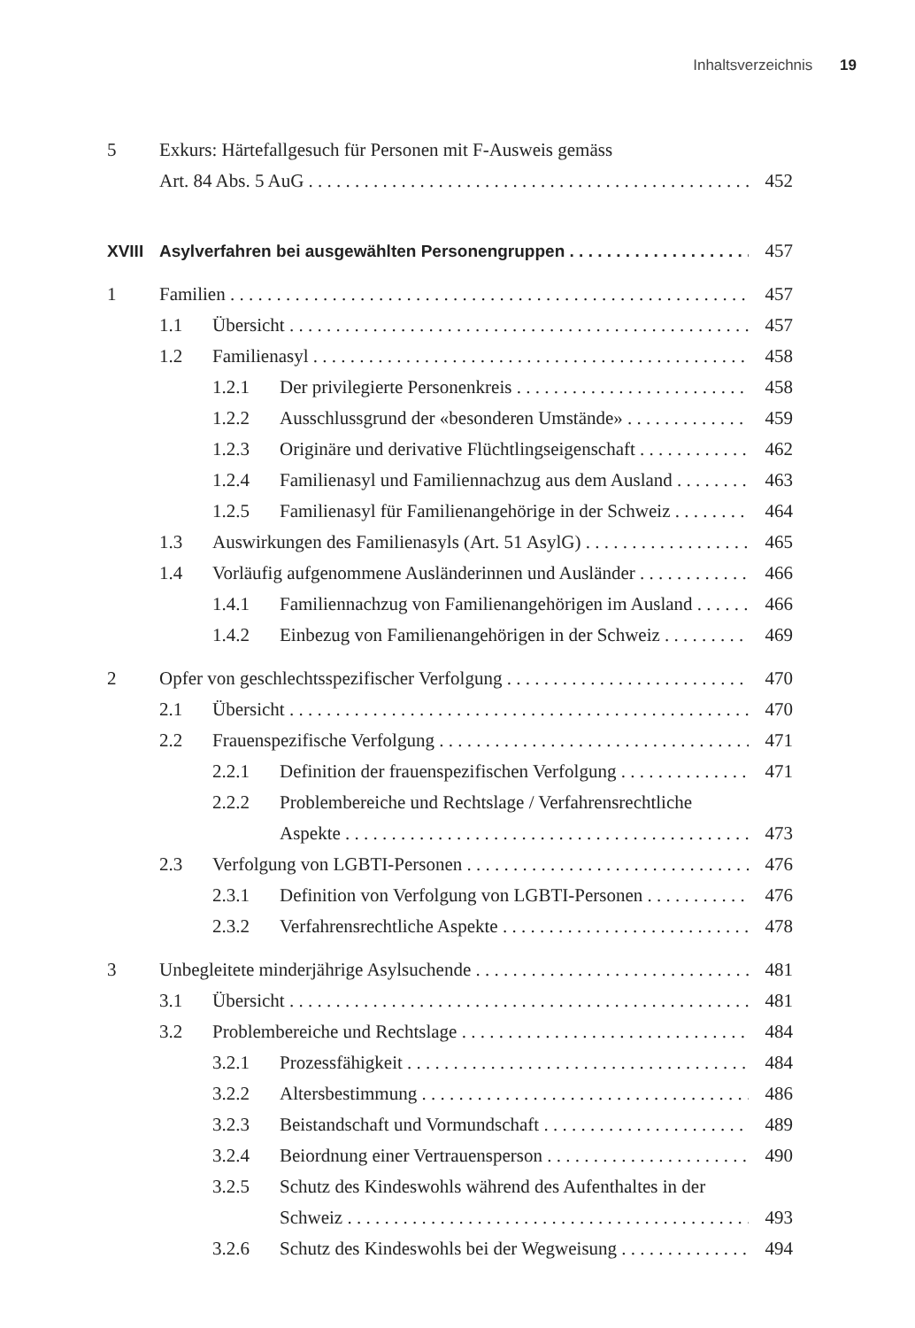Inhaltsverzeichnis 19
5 Exkurs: Härtefallgesuch für Personen mit F-Ausweis gemäss
Art. 84 Abs. 5 AuG 452
XVIII Asylverfahren bei ausgewählten Personengruppen 457
1 Familien 457
1.1 Übersicht 457
1.2 Familienasyl 458
1.2.1 Der privilegierte Personenkreis 458
1.2.2 Ausschlussgrund der «besonderen Umstände» 459
1.2.3 Originäre und derivative Flüchtlingseigenschaft 462
1.2.4 Familienasyl und Familiennachzug aus dem Ausland 463
1.2.5 Familienasyl für Familienangehörige in der Schweiz 464
1.3 Auswirkungen des Familienasyls (Art. 51 AsylG) 465
1.4 Vorläufig aufgenommene Ausländerinnen und Ausländer 466
1.4.1 Familiennachzug von Familienangehörigen im Ausland 466
1.4.2 Einbezug von Familienangehörigen in der Schweiz 469
2 Opfer von geschlechtsspezifischer Verfolgung 470
2.1 Übersicht 470
2.2 Frauenspezifische Verfolgung 471
2.2.1 Definition der frauenspezifischen Verfolgung 471
2.2.2 Problembereiche und Rechtslage / Verfahrensrechtliche
Aspekte 473
2.3 Verfolgung von LGBTI-Personen 476
2.3.1 Definition von Verfolgung von LGBTI-Personen 476
2.3.2 Verfahrensrechtliche Aspekte 478
3 Unbegleitete minderjährige Asylsuchende 481
3.1 Übersicht 481
3.2 Problembereiche und Rechtslage 484
3.2.1 Prozessfähigkeit 484
3.2.2 Altersbestimmung 486
3.2.3 Beistandschaft und Vormundschaft 489
3.2.4 Beiordnung einer Vertrauensperson 490
3.2.5 Schutz des Kindeswohls während des Aufenthaltes in der
Schweiz 493
3.2.6 Schutz des Kindeswohls bei der Wegweisung 494